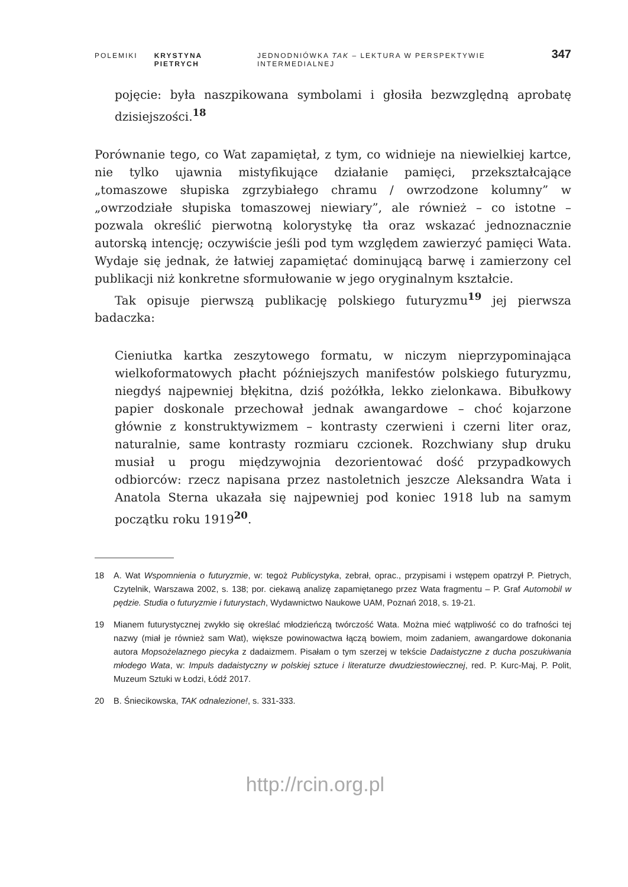POLEMIKI KRYSTYNA PIETRYCH JEDNODNIÓWKA TAK – LEKTURA W PERSPEKTYWIE INTERMEDIALNEJ 347
pojęcie: była naszpikowana symbolami i głosiła bezwzględną aprobatę dzisiejszości.<sup>18</sup>
Porównanie tego, co Wat zapamiętał, z tym, co widnieje na niewielkiej kartce, nie tylko ujawnia mistyfikujące działanie pamięci, przekształcające „tomaszowe słupiska zgrzybiałego chramu / owrzodzone kolumny” w „owrzodziałe słupiska tomaszowej niewiary”, ale również – co istotne – pozwala określić pierwotną kolorystykę tła oraz wskazać jednoznacznie autorską intencję; oczywiście jeśli pod tym względem zawierzyć pamięci Wata. Wydaje się jednak, że łatwiej zapamiętać dominującą barwę i zamierzony cel publikacji niż konkretne sformułowanie w jego oryginalnym kształcie.
Tak opisuje pierwszą publikację polskiego futuryzmu<sup>19</sup> jej pierwsza badaczka:
Cieniutka kartka zeszytowego formatu, w niczym nieprzypominająca wielkoformatowych płacht późniejszych manifestów polskiego futuryzmu, niegdyś najpewniej błękitna, dziś pożółkła, lekko zielonkawa. Bibułkowy papier doskonale przechował jednak awangardowe – choć kojarzone głównie z konstruktywizmem – kontrasty czerwieni i czerni liter oraz, naturalnie, same kontrasty rozmiaru czcionek. Rozchwiany słup druku musiał u progu międzywojnia dezorientować dość przypadkowych odbiorców: rzecz napisana przez nastoletnich jeszcze Aleksandra Wata i Anatola Sterna ukazała się najpewniej pod koniec 1918 lub na samym początku roku 1919<sup>20</sup>.
18 A. Wat Wspomnienia o futuryzmie, w: tegoż Publicystyka, zebrał, oprac., przypisami i wstępem opatrzył P. Pietrych, Czytelnik, Warszawa 2002, s. 138; por. ciekawą analizę zapamiętanego przez Wata fragmentu – P. Graf Automobil w pędzie. Studia o futuryzmie i futurystach, Wydawnictwo Naukowe UAM, Poznań 2018, s. 19-21.
19 Mianem futurystycznej zwykło się określać młodzieńczą twórczość Wata. Można mieć wątpliwość co do trafności tej nazwy (miał je również sam Wat), większe powinowactwa łączą bowiem, moim zadaniem, awangardowe dokonania autora Mopsożelaznego piecyka z dadaizmem. Pisałam o tym szerzej w tekście Dadaistyczne z ducha poszukiwania młodego Wata, w: Impuls dadaistyczny w polskiej sztuce i literaturze dwudziestowiecznej, red. P. Kurc-Maj, P. Polit, Muzeum Sztuki w Łodzi, Łódź 2017.
20 B. Śniecikowska, TAK odnalezione!, s. 331-333.
http://rcin.org.pl